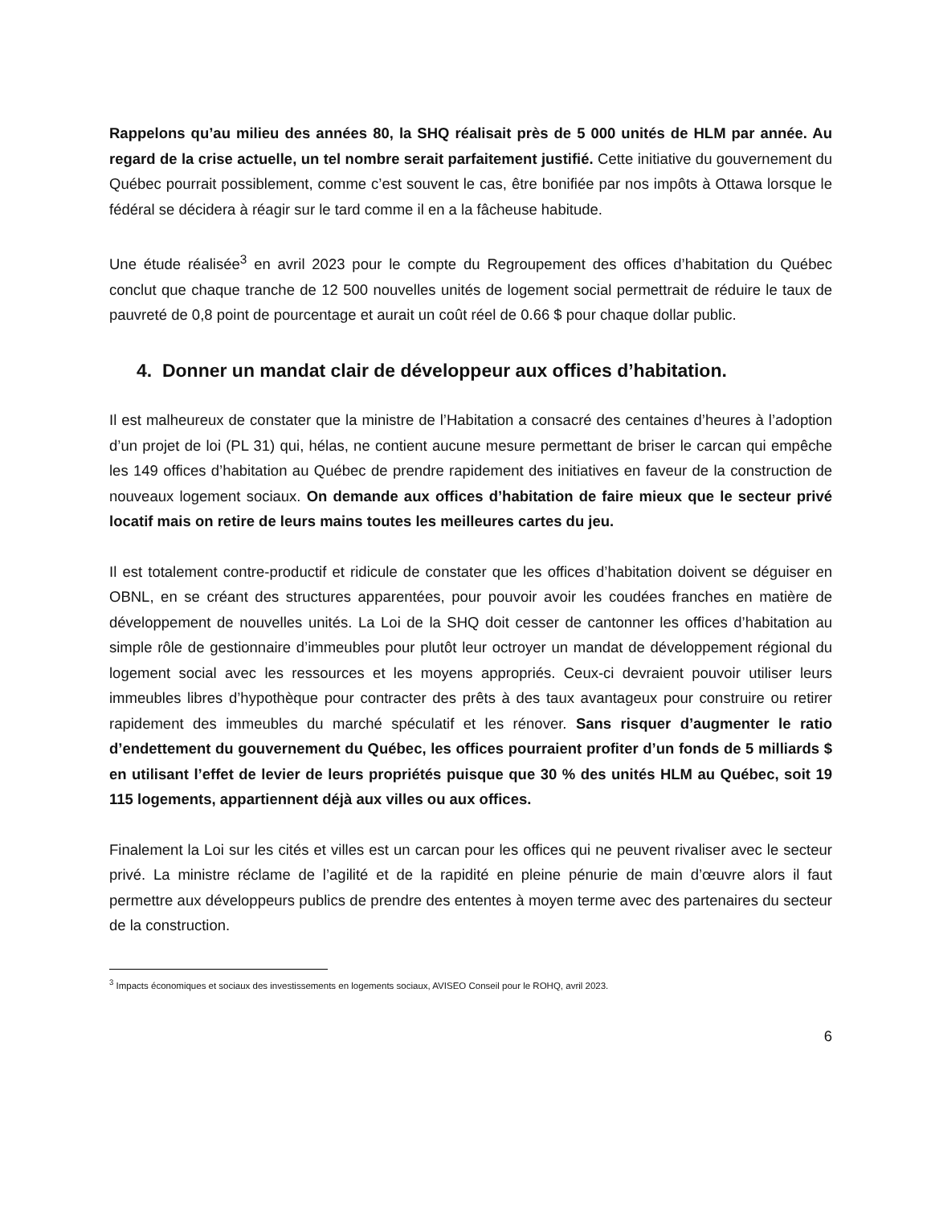Rappelons qu’au milieu des années 80, la SHQ réalisait près de 5 000 unités de HLM par année. Au regard de la crise actuelle, un tel nombre serait parfaitement justifié. Cette initiative du gouvernement du Québec pourrait possiblement, comme c’est souvent le cas, être bonifiée par nos impôts à Ottawa lorsque le fédéral se décidera à réagir sur le tard comme il en a la fâcheuse habitude.
Une étude réalisée<sup>3</sup> en avril 2023 pour le compte du Regroupement des offices d’habitation du Québec conclut que chaque tranche de 12 500 nouvelles unités de logement social permettrait de réduire le taux de pauvreté de 0,8 point de pourcentage et aurait un coût réel de 0.66 $ pour chaque dollar public.
4. Donner un mandat clair de développeur aux offices d’habitation.
Il est malheureux de constater que la ministre de l’Habitation a consacré des centaines d’heures à l’adoption d’un projet de loi (PL 31) qui, hélas, ne contient aucune mesure permettant de briser le carcan qui empêche les 149 offices d’habitation au Québec de prendre rapidement des initiatives en faveur de la construction de nouveaux logement sociaux. On demande aux offices d’habitation de faire mieux que le secteur privé locatif mais on retire de leurs mains toutes les meilleures cartes du jeu.
Il est totalement contre-productif et ridicule de constater que les offices d’habitation doivent se déguiser en OBNL, en se créant des structures apparentées, pour pouvoir avoir les coudées franches en matière de développement de nouvelles unités. La Loi de la SHQ doit cesser de cantonner les offices d’habitation au simple rôle de gestionnaire d’immeubles pour plutôt leur octroyer un mandat de développement régional du logement social avec les ressources et les moyens appropriés. Ceux-ci devraient pouvoir utiliser leurs immeubles libres d’hypothèque pour contracter des prêts à des taux avantageux pour construire ou retirer rapidement des immeubles du marché spéculatif et les rénover. Sans risquer d’augmenter le ratio d’endettement du gouvernement du Québec, les offices pourraient profiter d’un fonds de 5 milliards $ en utilisant l’effet de levier de leurs propriétés puisque que 30 % des unités HLM au Québec, soit 19 115 logements, appartiennent déjà aux villes ou aux offices.
Finalement la Loi sur les cités et villes est un carcan pour les offices qui ne peuvent rivaliser avec le secteur privé. La ministre réclame de l’agilité et de la rapidité en pleine pénurie de main d’œuvre alors il faut permettre aux développeurs publics de prendre des ententes à moyen terme avec des partenaires du secteur de la construction.
<sup>3</sup> Impacts économiques et sociaux des investissements en logements sociaux, AVISEO Conseil pour le ROHQ, avril 2023.
6